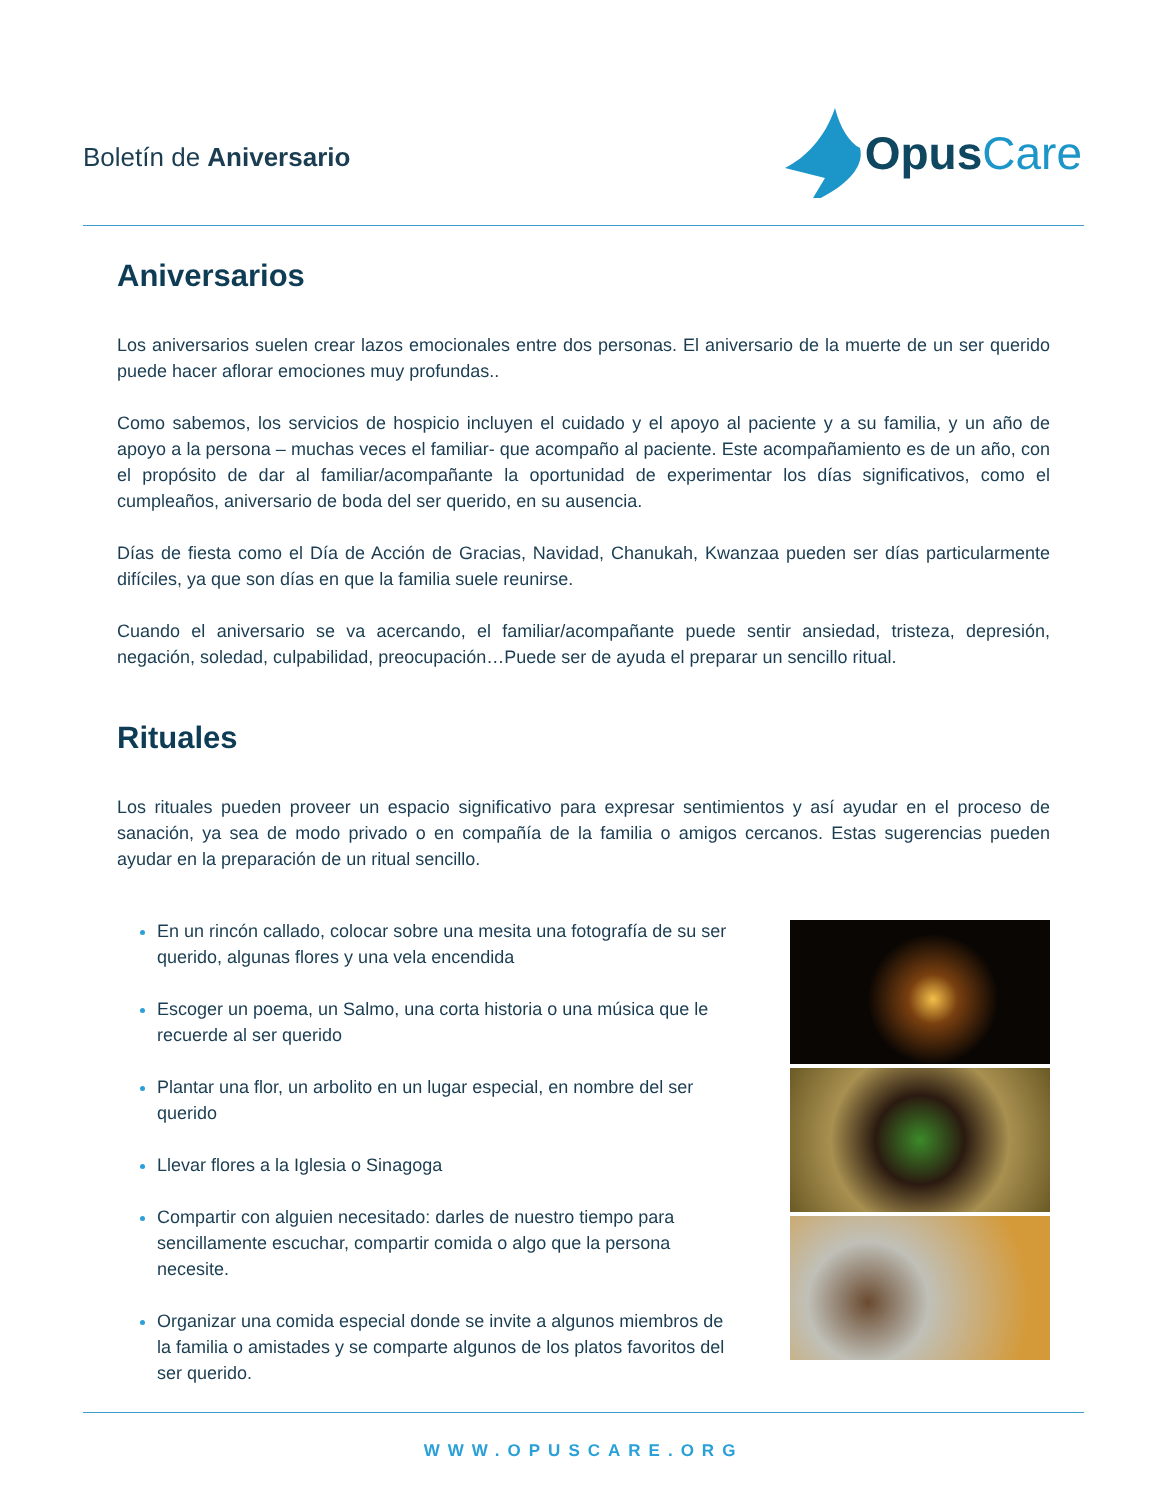Boletín de Aniversario
Opus Care
Aniversarios
Los aniversarios suelen crear lazos emocionales entre dos personas. El aniversario de la muerte de un ser querido puede hacer aflorar emociones muy profundas..
Como sabemos, los servicios de hospicio incluyen el cuidado y el apoyo al paciente y a su familia, y un año de apoyo a la persona – muchas veces el familiar- que acompaño al paciente. Este acompañamiento es de un año, con el propósito de dar al familiar/acompañante la oportunidad de experimentar los días significativos, como el cumpleaños, aniversario de boda del ser querido, en su ausencia.
Días de fiesta como el Día de Acción de Gracias, Navidad, Chanukah, Kwanzaa pueden ser días particularmente difíciles, ya que son días en que la familia suele reunirse.
Cuando el aniversario se va acercando, el familiar/acompañante puede sentir ansiedad, tristeza, depresión, negación, soledad, culpabilidad, preocupación…Puede ser de ayuda el preparar un sencillo ritual.
Rituales
Los rituales pueden proveer un espacio significativo para expresar sentimientos y así ayudar en el proceso de sanación, ya sea de modo privado o en compañía de la familia o amigos cercanos. Estas sugerencias pueden ayudar en la preparación de un ritual sencillo.
En un rincón callado, colocar sobre una mesita una fotografía de su ser querido, algunas flores y una vela encendida
Escoger un poema, un Salmo, una corta historia o una música que le recuerde al ser querido
Plantar una flor, un arbolito en un lugar especial, en nombre del ser querido
Llevar flores a la Iglesia o Sinagoga
Compartir con alguien necesitado: darles de nuestro tiempo para sencillamente escuchar, compartir comida o algo que la persona necesite.
Organizar una comida especial donde se invite a algunos miembros de la familia o amistades y se comparte algunos de los platos favoritos del ser querido.
WWW.OPUSCARE.ORG